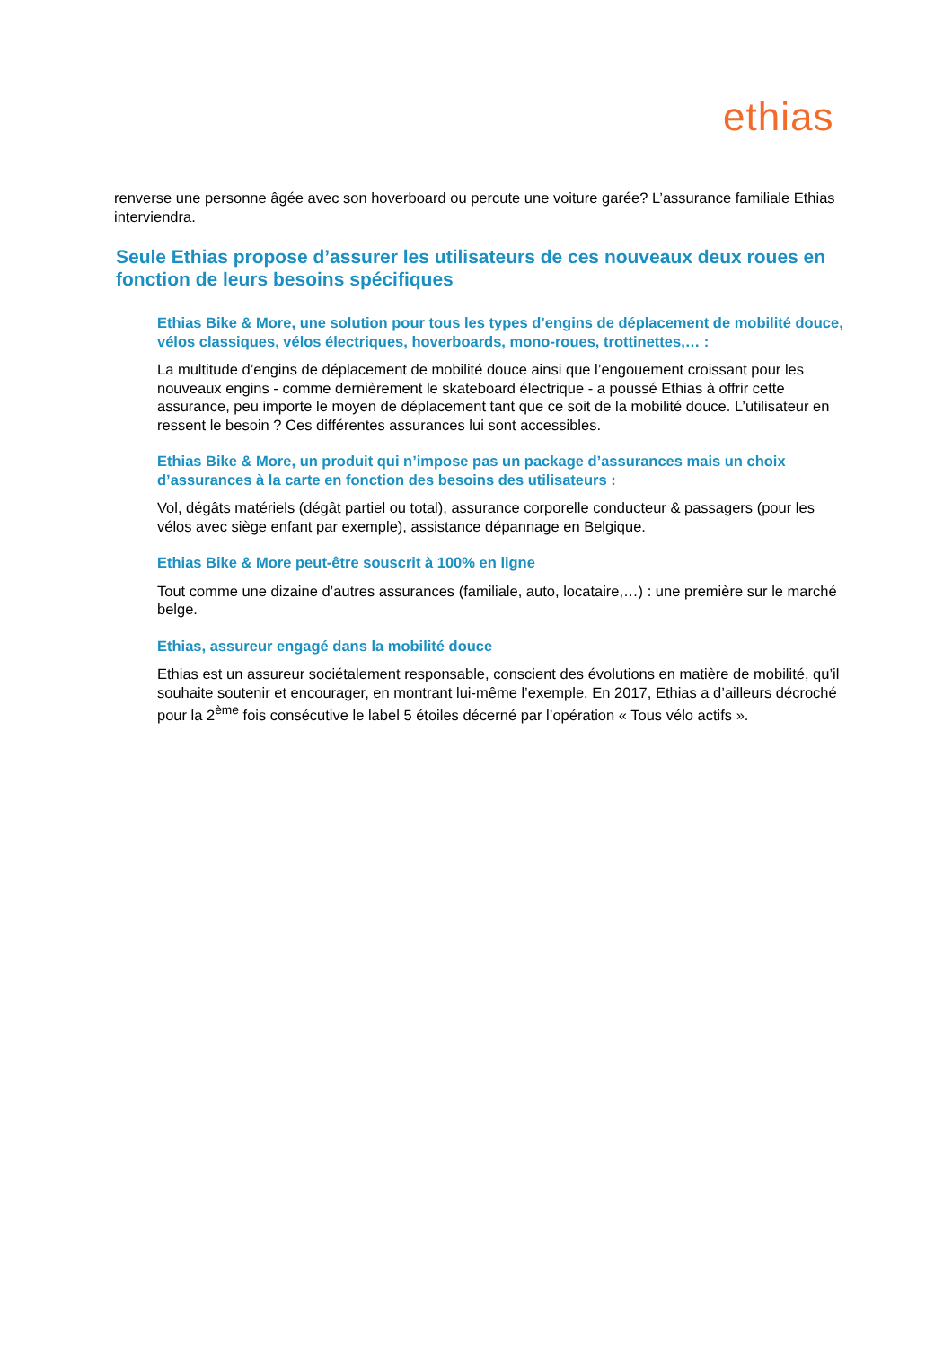ethias
renverse une personne âgée avec son hoverboard ou percute une voiture garée? L’assurance familiale Ethias interviendra.
Seule Ethias propose d’assurer les utilisateurs de ces nouveaux deux roues en fonction de leurs besoins spécifiques
Ethias Bike & More, une solution pour tous les types d’engins de déplacement de mobilité douce, vélos classiques, vélos électriques, hoverboards, mono-roues, trottinettes,… :
La multitude d’engins de déplacement de mobilité douce ainsi que l’engouement croissant pour les nouveaux engins - comme dernièrement le skateboard électrique - a poussé Ethias à offrir cette assurance, peu importe le moyen de déplacement tant que ce soit de la mobilité douce. L’utilisateur en ressent le besoin ? Ces différentes assurances lui sont accessibles.
Ethias Bike & More, un produit qui n’impose pas un package d’assurances mais un choix d’assurances à la carte en fonction des besoins des utilisateurs :
Vol, dégâts matériels (dégât partiel ou total), assurance corporelle conducteur & passagers (pour les vélos avec siège enfant par exemple), assistance dépannage en Belgique.
Ethias Bike & More peut-être souscrit à 100% en ligne
Tout comme une dizaine d’autres assurances (familiale, auto, locataire,…) : une première sur le marché belge.
Ethias, assureur engagé dans la mobilité douce
Ethias est un assureur sociétalement responsable, conscient des évolutions en matière de mobilité, qu’il souhaite soutenir et encourager, en montrant lui-même l’exemple. En 2017, Ethias a d’ailleurs décroché pour la 2<sup>ème</sup> fois consécutive le label 5 étoiles décerné par l’opération « Tous vélo actifs ».